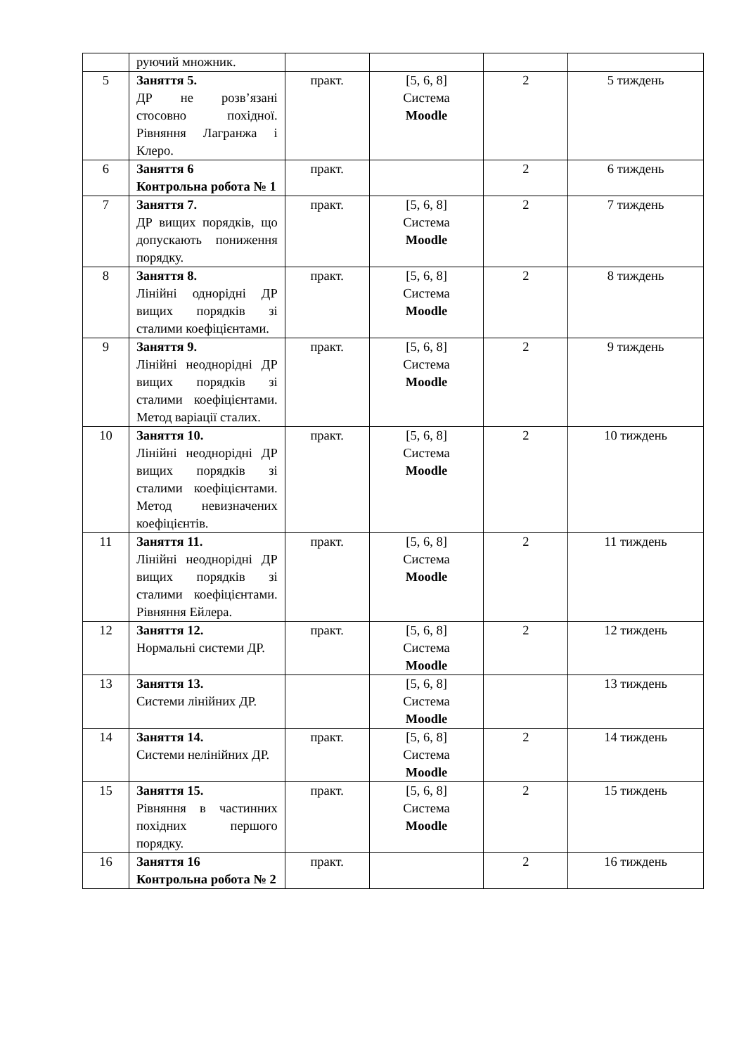| | руючий множник. | | | | |
| 5 | Заняття 5. ДР не розв’язані стосовно похідної. Рівняння Лагранжа і Клеро. | практ. | [5, 6, 8] Система Moodle | 2 | 5 тиждень |
| 6 | Заняття 6 Контрольна робота № 1 | практ. | | 2 | 6 тиждень |
| 7 | Заняття 7. ДР вищих порядків, що допускають пониження порядку. | практ. | [5, 6, 8] Система Moodle | 2 | 7 тиждень |
| 8 | Заняття 8. Лінійні однорідні ДР вищих порядків зі сталими коефіцієнтами. | практ. | [5, 6, 8] Система Moodle | 2 | 8 тиждень |
| 9 | Заняття 9. Лінійні неоднорідні ДР вищих порядків зі сталими коефіцієнтами. Метод варіації сталих. | практ. | [5, 6, 8] Система Moodle | 2 | 9 тиждень |
| 10 | Заняття 10. Лінійні неоднорідні ДР вищих порядків зі сталими коефіцієнтами. Метод невизначених коефіцієнтів. | практ. | [5, 6, 8] Система Moodle | 2 | 10 тиждень |
| 11 | Заняття 11. Лінійні неоднорідні ДР вищих порядків зі сталими коефіцієнтами. Рівняння Ейлера. | практ. | [5, 6, 8] Система Moodle | 2 | 11 тиждень |
| 12 | Заняття 12. Нормальні системи ДР. | практ. | [5, 6, 8] Система Moodle | 2 | 12 тиждень |
| 13 | Заняття 13. Системи лінійних ДР. | | [5, 6, 8] Система Moodle | | 13 тиждень |
| 14 | Заняття 14. Системи нелінійних ДР. | практ. | [5, 6, 8] Система Moodle | 2 | 14 тиждень |
| 15 | Заняття 15. Рівняння в частинних похідних першого порядку. | практ. | [5, 6, 8] Система Moodle | 2 | 15 тиждень |
| 16 | Заняття 16 Контрольна робота № 2 | практ. | | 2 | 16 тиждень |